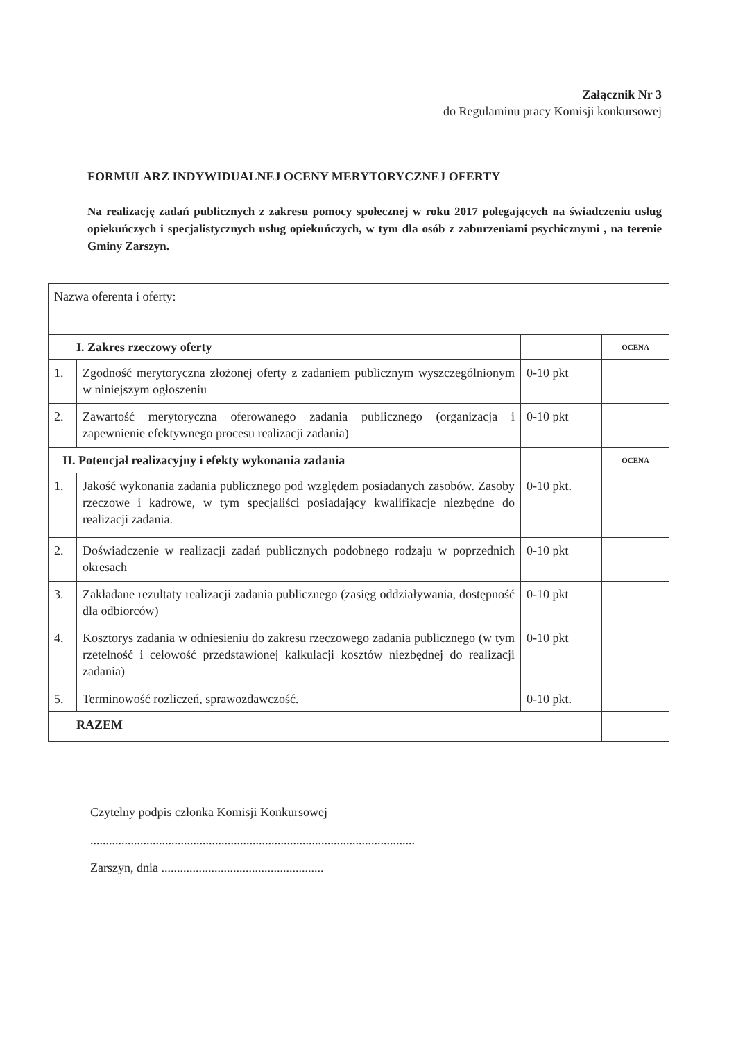Załącznik Nr 3
do Regulaminu pracy Komisji konkursowej
FORMULARZ INDYWIDUALNEJ OCENY MERYTORYCZNEJ OFERTY
Na realizację zadań publicznych z zakresu pomocy społecznej w roku 2017 polegających na świadczeniu usług opiekuńczych i specjalistycznych usług opiekuńczych, w tym dla osób z zaburzeniami psychicznymi , na terenie Gminy Zarszyn.
| Nazwa oferenta i oferty: | | | |
| I. Zakres rzeczowy oferty | | | OCENA |
| 1. | Zgodność merytoryczna złożonej oferty z zadaniem publicznym wyszczególnionym w niniejszym ogłoszeniu | 0-10 pkt | |
| 2. | Zawartość merytoryczna oferowanego zadania publicznego (organizacja i zapewnienie efektywnego procesu realizacji zadania) | 0-10 pkt | |
| II. Potencjał realizacyjny i efekty wykonania zadania | | | OCENA |
| 1. | Jakość wykonania zadania publicznego pod względem posiadanych zasobów. Zasoby rzeczowe i kadrowe, w tym specjaliści posiadający kwalifikacje niezbędne do realizacji zadania. | 0-10 pkt. | |
| 2. | Doświadczenie w realizacji zadań publicznych podobnego rodzaju w poprzednich okresach | 0-10 pkt | |
| 3. | Zakładane rezultaty realizacji zadania publicznego (zasięg oddziaływania, dostępność dla odbiorców) | 0-10 pkt | |
| 4. | Kosztorys zadania w odniesieniu do zakresu rzeczowego zadania publicznego (w tym rzetelność i celowość przedstawionej kalkulacji kosztów niezbędnej do realizacji zadania) | 0-10 pkt | |
| 5. | Terminowość rozliczeń, sprawozdawczość. | 0-10 pkt. | |
| RAZEM | | | |
Czytelny podpis członka Komisji Konkursowej
........................................................................................................
Zarszyn, dnia ....................................................